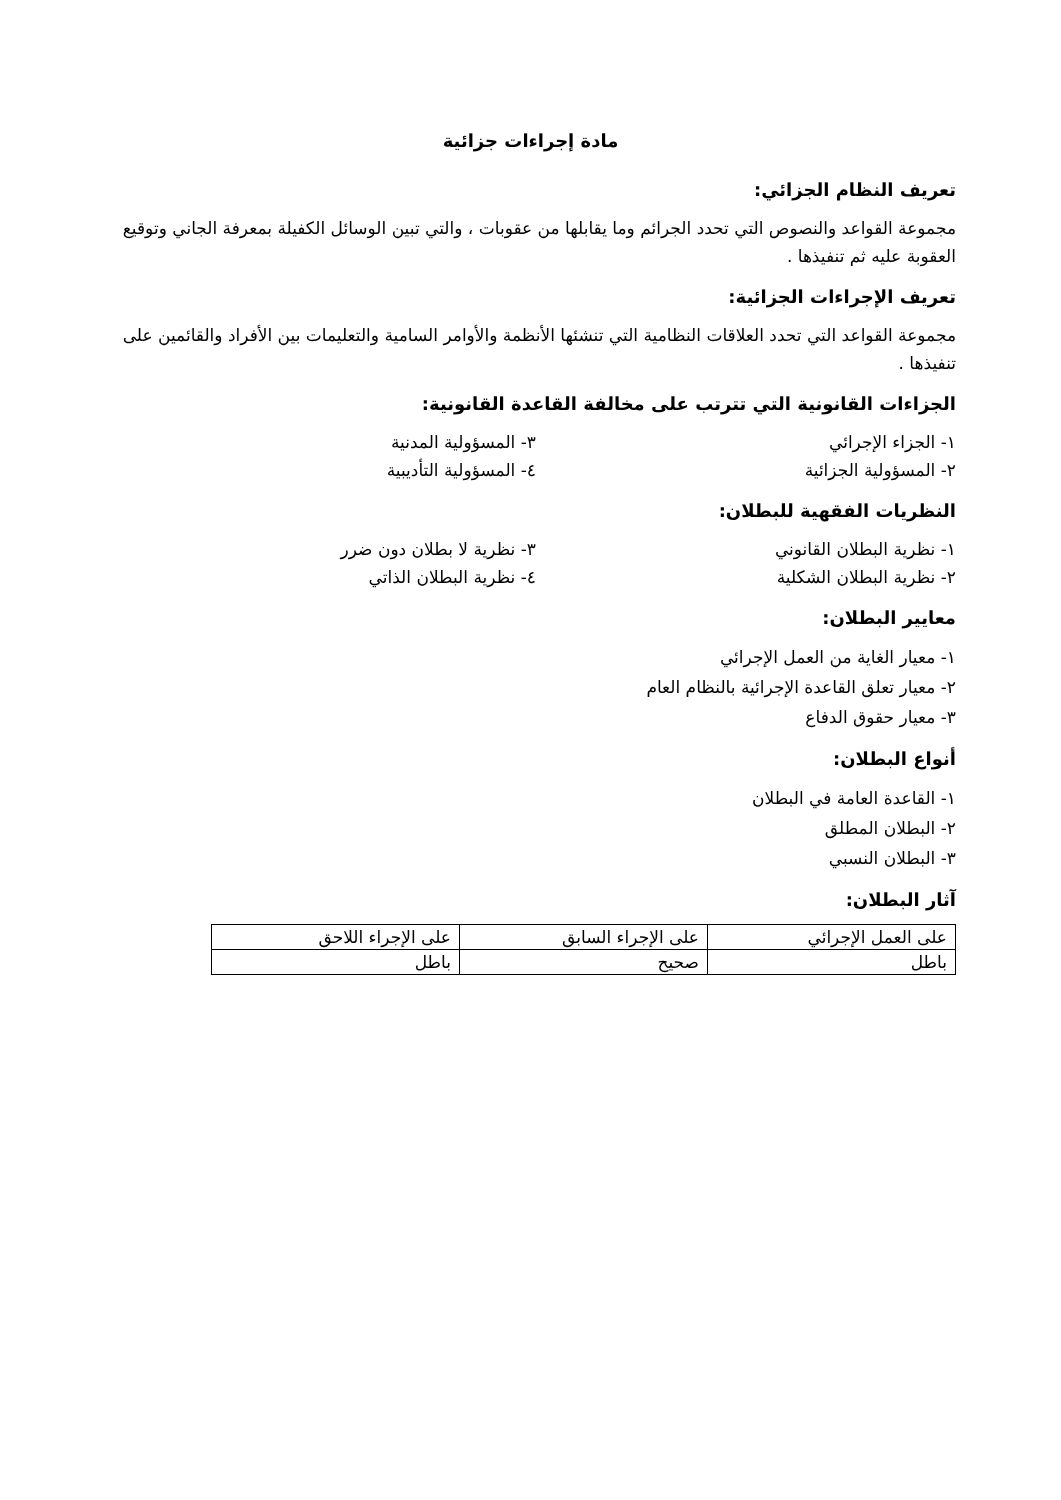مادة إجراءات جزائية
تعريف النظام الجزائي:
مجموعة القواعد والنصوص التي تحدد الجرائم وما يقابلها من عقوبات ، والتي تبين الوسائل الكفيلة بمعرفة الجاني وتوقيع العقوبة عليه ثم تنفيذها .
تعريف الإجراءات الجزائية:
مجموعة القواعد التي تحدد العلاقات النظامية التي تنشئها الأنظمة والأوامر السامية والتعليمات بين الأفراد والقائمين على تنفيذها .
الجزاءات القانونية التي تترتب على مخالفة القاعدة القانونية:
١- الجزاء الإجرائي
٣- المسؤولية المدنية
٢- المسؤولية الجزائية
٤- المسؤولية التأديبية
النظريات الفقهية للبطلان:
١- نظرية البطلان القانوني
٣- نظرية لا بطلان دون ضرر
٢- نظرية البطلان الشكلية
٤- نظرية البطلان الذاتي
معايير البطلان:
١- معيار الغاية من العمل الإجرائي
٢- معيار تعلق القاعدة الإجرائية بالنظام العام
٣- معيار حقوق الدفاع
أنواع البطلان:
١- القاعدة العامة في البطلان
٢- البطلان المطلق
٣- البطلان النسبي
آثار البطلان:
| على العمل الإجرائي | على الإجراء السابق | على الإجراء اللاحق |
| باطل | صحيح | باطل |